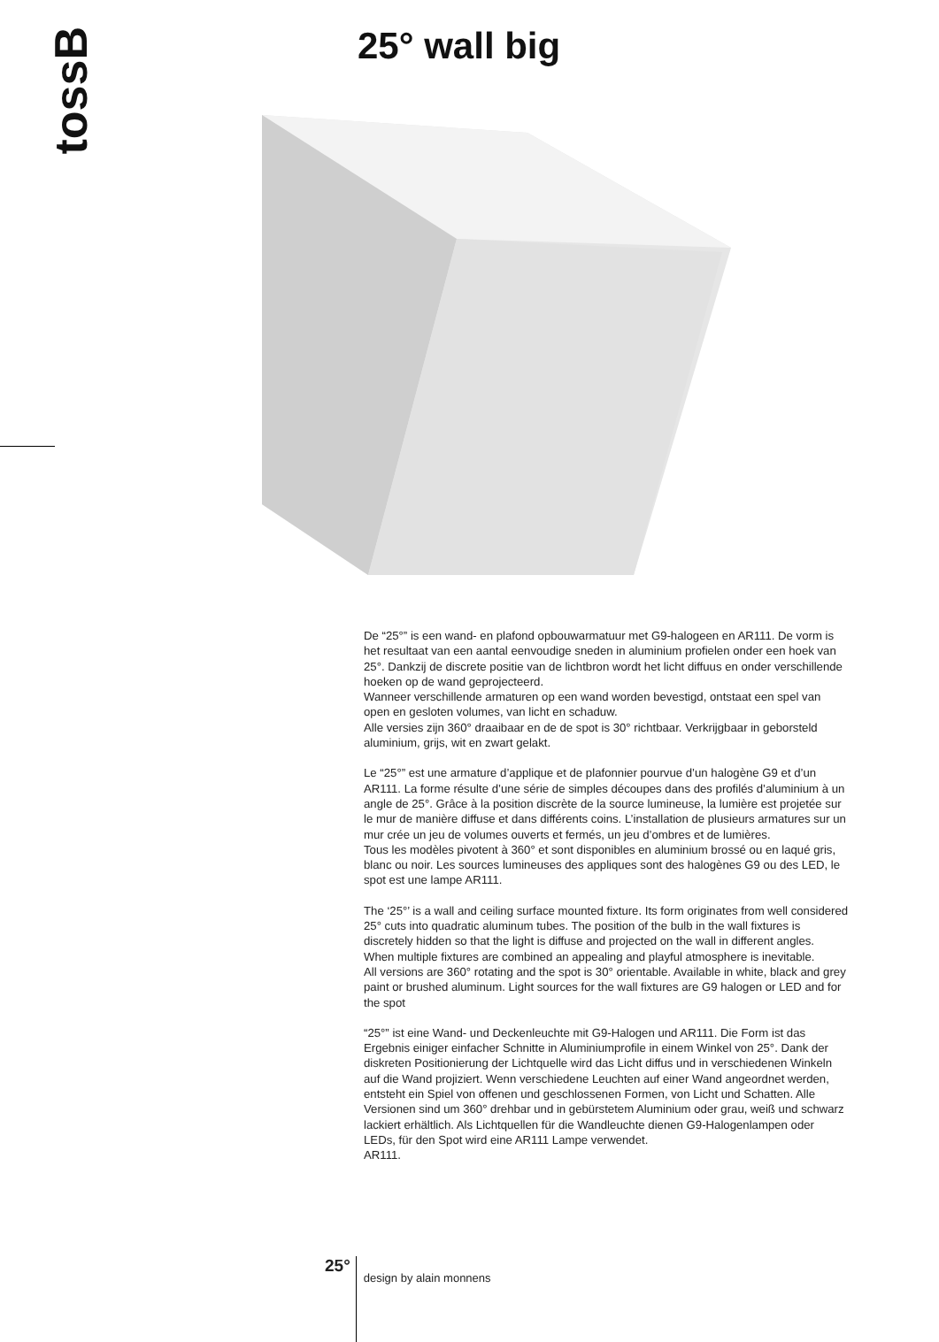tossB 25° wall big
De “25°” is een wand- en plafond opbouwarmatuur met G9-halogeen en AR111. De vorm is het resultaat van een aantal eenvoudige sneden in aluminium profielen onder een hoek van 25°. Dankzij de discrete positie van de lichtbron wordt het licht diffuus en onder verschillende hoeken op de wand geprojecteerd.
Wanneer verschillende armaturen op een wand worden bevestigd, ontstaat een spel van open en gesloten volumes, van licht en schaduw.
Alle versies zijn 360° draaibaar en de de spot is 30° richtbaar. Verkrijgbaar in geborsteld aluminium, grijs, wit en zwart gelakt.
Le “25°” est une armature d’applique et de plafonnier pourvue d’un halogène G9 et d’un AR111. La forme résulte d’une série de simples découpes dans des profilés d’aluminium à un angle de 25°. Grâce à la position discrète de la source lumineuse, la lumière est projetée sur le mur de manière diffuse et dans différents coins. L’installation de plusieurs armatures sur un mur crée un jeu de volumes ouverts et fermés, un jeu d’ombres et de lumières.
Tous les modèles pivotent à 360° et sont disponibles en aluminium brossé ou en laqué gris, blanc ou noir. Les sources lumineuses des appliques sont des halogènes G9 ou des LED, le spot est une lampe AR111.
The ‘25°’ is a wall and ceiling surface mounted fixture. Its form originates from well considered 25° cuts into quadratic aluminum tubes. The position of the bulb in the wall fixtures is discretely hidden so that the light is diffuse and projected on the wall in different angles.
When multiple fixtures are combined an appealing and playful atmosphere is inevitable.
All versions are 360° rotating and the spot is 30° orientable. Available in white, black and grey paint or brushed aluminum. Light sources for the wall fixtures are G9 halogen or LED and for the spot
“25°” ist eine Wand- und Deckenleuchte mit G9-Halogen und AR111. Die Form ist das Ergebnis einiger einfacher Schnitte in Aluminiumprofile in einem Winkel von 25°. Dank der diskreten Positionierung der Lichtquelle wird das Licht diffus und in verschiedenen Winkeln auf die Wand projiziert. Wenn verschiedene Leuchten auf einer Wand angeordnet werden, entsteht ein Spiel von offenen und geschlossenen Formen, von Licht und Schatten. Alle Versionen sind um 360° drehbar und in gebürstetem Aluminium oder grau, weiß und schwarz lackiert erhältlich. Als Lichtquellen für die Wandleuchte dienen G9-Halogenlampen oder LEDs, für den Spot wird eine AR111 Lampe verwendet.
AR111.
25°
design by alain monnens